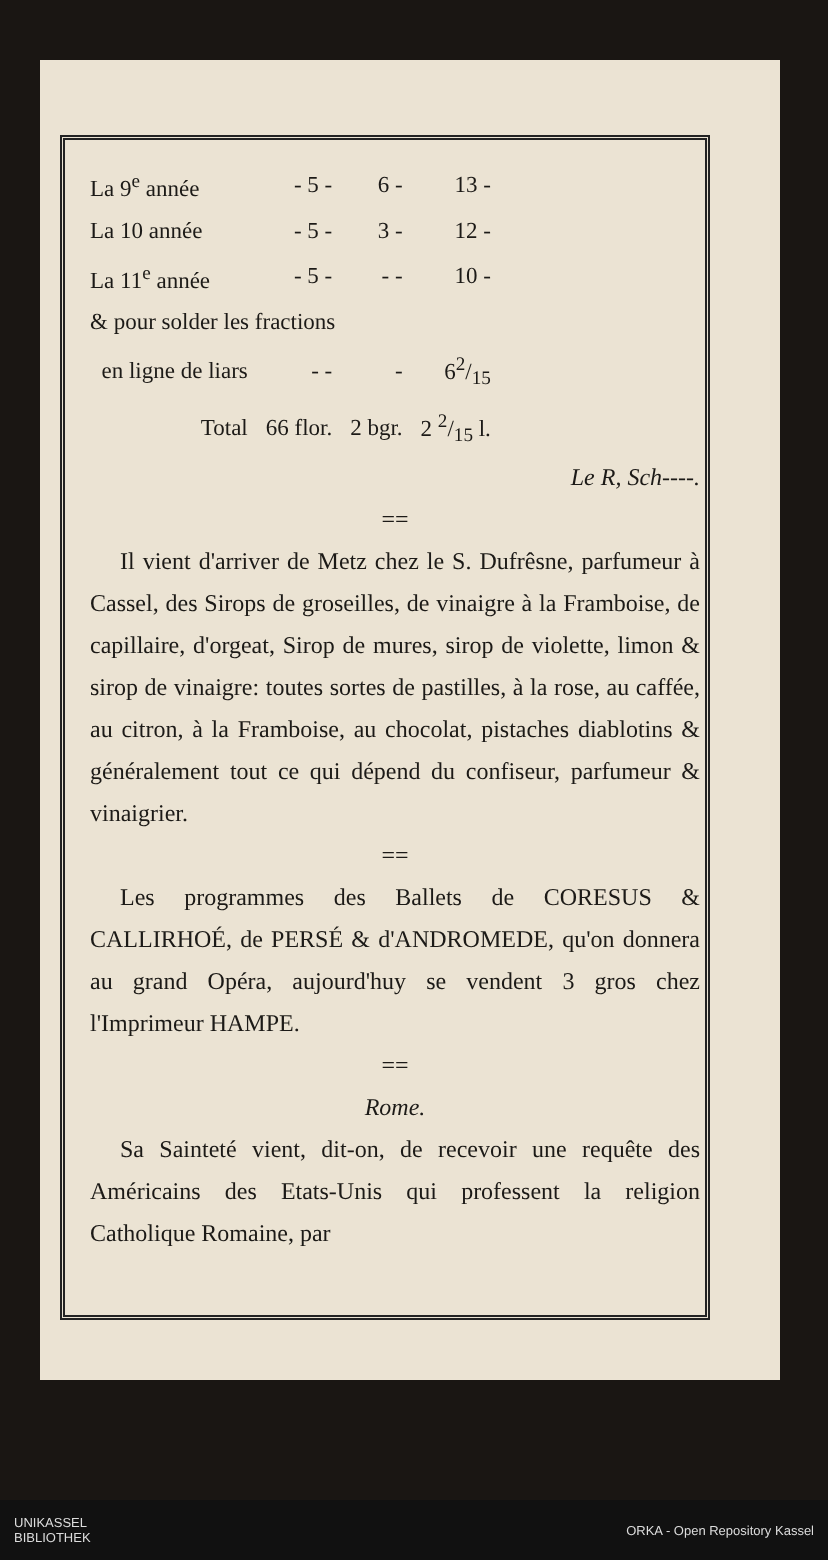| La 9<sup>e</sup> année | - 5 - | 6 - | 13 - |
| La 10 année | - 5 - | 3 - | 12 - |
| La 11<sup>e</sup> année | - 5 - | - - | 10 - |
| & pour solder les fractions | | | |
| en ligne de liars | - - | - | 62/15 |
| Total | 66 flor. | 2 bgr. | 2 2/15 l. |
Le R, Sch----.
==
Il vient d'arriver de Metz chez le S. Dufrêsne, parfumeur à Cassel, des Sirops de groseilles, de vinaigre à la Framboise, de capillaire, d'orgeat, Sirop de mures, sirop de violette, limon & sirop de vinaigre: toutes sortes de pastilles, à la rose, au caffée, au citron, à la Framboise, au chocolat, pistaches diablotins & généralement tout ce qui dépend du confiseur, parfumeur & vinaigrier.
==
Les programmes des Ballets de CORESUS & CALLIRHOÉ, de PERSÉ & d'ANDROMEDE, qu'on donnera au grand Opéra, aujourd'huy se vendent 3 gros chez l'Imprimeur HAMPE.
==
Rome.
Sa Sainteté vient, dit-on, de recevoir une requête des Américains des Etats-Unis qui professent la religion Catholique Romaine, par
UNIKASSEL
BIBLIOTHEK ORKA - Open Repository Kassel